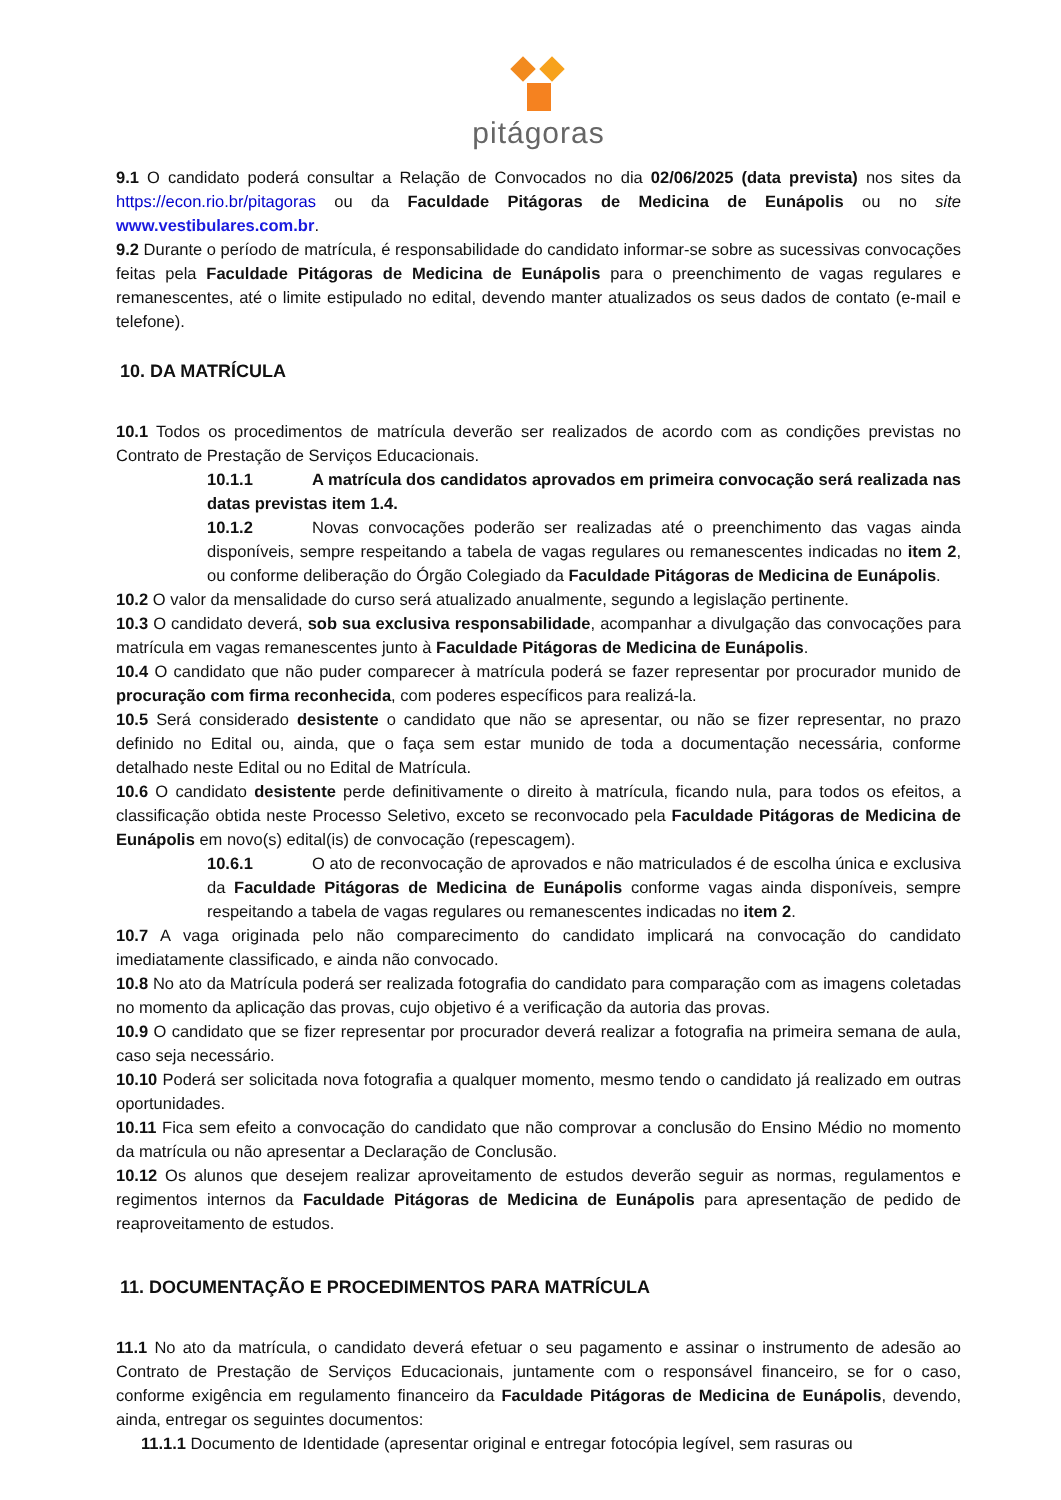pitágoras
9.1 O candidato poderá consultar a Relação de Convocados no dia 02/06/2025 (data prevista) nos sites da https://econ.rio.br/pitagoras ou da Faculdade Pitágoras de Medicina de Eunápolis ou no site www.vestibulares.com.br.
9.2 Durante o período de matrícula, é responsabilidade do candidato informar-se sobre as sucessivas convocações feitas pela Faculdade Pitágoras de Medicina de Eunápolis para o preenchimento de vagas regulares e remanescentes, até o limite estipulado no edital, devendo manter atualizados os seus dados de contato (e-mail e telefone).
10. DA MATRÍCULA
10.1 Todos os procedimentos de matrícula deverão ser realizados de acordo com as condições previstas no Contrato de Prestação de Serviços Educacionais.
10.1.1 A matrícula dos candidatos aprovados em primeira convocação será realizada nas datas previstas item 1.4.
10.1.2 Novas convocações poderão ser realizadas até o preenchimento das vagas ainda disponíveis, sempre respeitando a tabela de vagas regulares ou remanescentes indicadas no item 2, ou conforme deliberação do Órgão Colegiado da Faculdade Pitágoras de Medicina de Eunápolis.
10.2 O valor da mensalidade do curso será atualizado anualmente, segundo a legislação pertinente.
10.3 O candidato deverá, sob sua exclusiva responsabilidade, acompanhar a divulgação das convocações para matrícula em vagas remanescentes junto à Faculdade Pitágoras de Medicina de Eunápolis.
10.4 O candidato que não puder comparecer à matrícula poderá se fazer representar por procurador munido de procuração com firma reconhecida, com poderes específicos para realizá-la.
10.5 Será considerado desistente o candidato que não se apresentar, ou não se fizer representar, no prazo definido no Edital ou, ainda, que o faça sem estar munido de toda a documentação necessária, conforme detalhado neste Edital ou no Edital de Matrícula.
10.6 O candidato desistente perde definitivamente o direito à matrícula, ficando nula, para todos os efeitos, a classificação obtida neste Processo Seletivo, exceto se reconvocado pela Faculdade Pitágoras de Medicina de Eunápolis em novo(s) edital(is) de convocação (repescagem).
10.6.1 O ato de reconvocação de aprovados e não matriculados é de escolha única e exclusiva da Faculdade Pitágoras de Medicina de Eunápolis conforme vagas ainda disponíveis, sempre respeitando a tabela de vagas regulares ou remanescentes indicadas no item 2.
10.7 A vaga originada pelo não comparecimento do candidato implicará na convocação do candidato imediatamente classificado, e ainda não convocado.
10.8 No ato da Matrícula poderá ser realizada fotografia do candidato para comparação com as imagens coletadas no momento da aplicação das provas, cujo objetivo é a verificação da autoria das provas.
10.9 O candidato que se fizer representar por procurador deverá realizar a fotografia na primeira semana de aula, caso seja necessário.
10.10 Poderá ser solicitada nova fotografia a qualquer momento, mesmo tendo o candidato já realizado em outras oportunidades.
10.11 Fica sem efeito a convocação do candidato que não comprovar a conclusão do Ensino Médio no momento da matrícula ou não apresentar a Declaração de Conclusão.
10.12 Os alunos que desejem realizar aproveitamento de estudos deverão seguir as normas, regulamentos e regimentos internos da Faculdade Pitágoras de Medicina de Eunápolis para apresentação de pedido de reaproveitamento de estudos.
11. DOCUMENTAÇÃO E PROCEDIMENTOS PARA MATRÍCULA
11.1 No ato da matrícula, o candidato deverá efetuar o seu pagamento e assinar o instrumento de adesão ao Contrato de Prestação de Serviços Educacionais, juntamente com o responsável financeiro, se for o caso, conforme exigência em regulamento financeiro da Faculdade Pitágoras de Medicina de Eunápolis, devendo, ainda, entregar os seguintes documentos:
11.1.1 Documento de Identidade (apresentar original e entregar fotocópia legível, sem rasuras ou